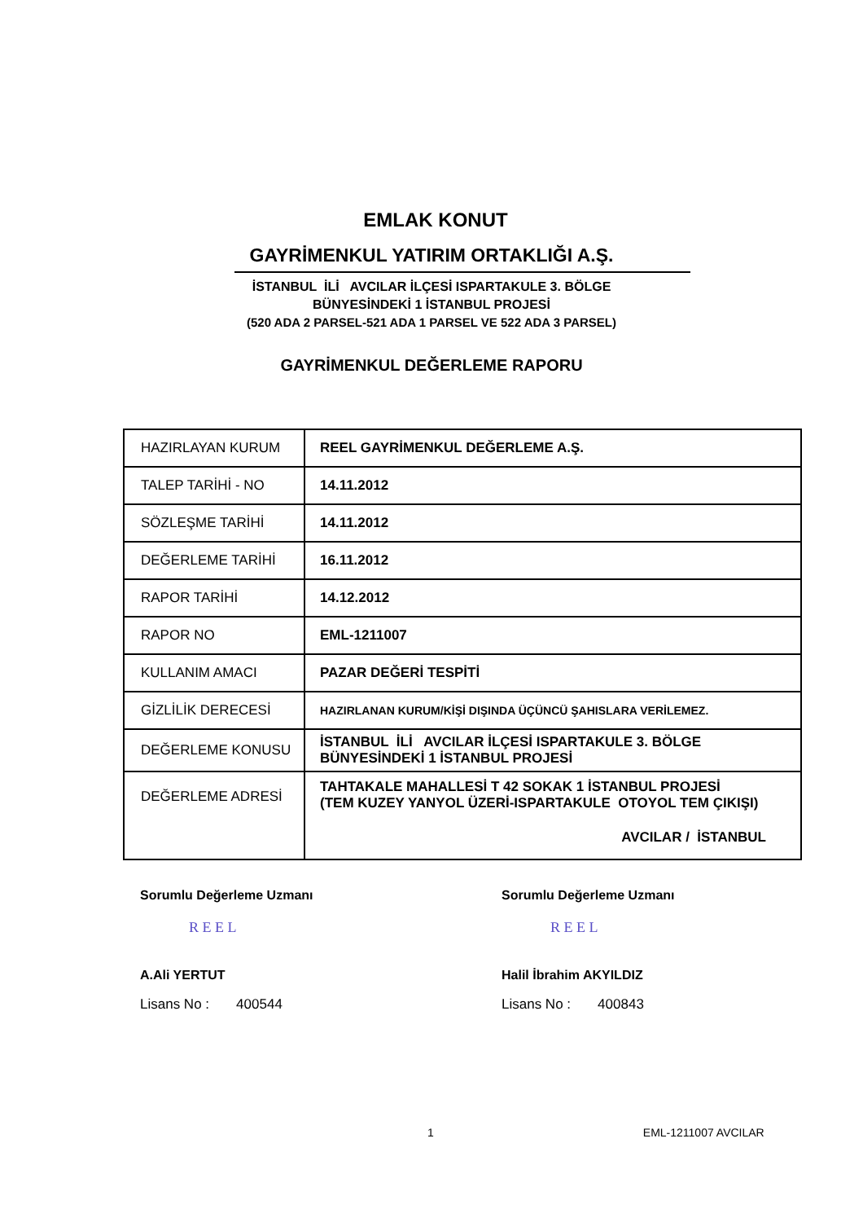EMLAK KONUT
GAYRİMENKUL YATIRIM ORTAKLIĞI A.Ş.
İSTANBUL İLİ AVCILAR İLÇESİ ISPARTAKULE 3. BÖLGE
BÜNYESİNDEKİ 1 İSTANBUL PROJESİ
(520 ADA 2 PARSEL-521 ADA 1 PARSEL VE 522 ADA 3 PARSEL)
GAYRİMENKUL DEĞERLEME RAPORU
| HAZIRLAYAN KURUM | REEL GAYRİMENKUL DEĞERLEME A.Ş. |
| TALEP TARİHİ - NO | 14.11.2012 |
| SÖZLEŞME TARİHİ | 14.11.2012 |
| DEĞERLEME TARİHİ | 16.11.2012 |
| RAPOR TARİHİ | 14.12.2012 |
| RAPOR NO | EML-1211007 |
| KULLANIM AMACI | PAZAR DEĞERİ TESPİTİ |
| GİZLİLİK DERECESİ | HAZIRLANAN KURUM/KİŞİ DIŞINDA ÜÇÜNCÜ ŞAHISLARA VERİLEMEZ. |
| DEĞERLEME KONUSU | İSTANBUL İLİ AVCILAR İLÇESİ ISPARTAKULE 3. BÖLGE BÜNYESİNDEKİ 1 İSTANBUL PROJESİ |
| DEĞERLEME ADRESİ | TAHTAKALE MAHALLESİ T 42 SOKAK 1 İSTANBUL PROJESİ (TEM KUZEY YANYOL ÜZERİ-ISPARTAKULE OTOYOL TEM ÇIKIŞI) AVCILAR / İSTANBUL |
Sorumlu Değerleme Uzmanı
R E E L
A.Ali YERTUT
Lisans No : 400544
Sorumlu Değerleme Uzmanı
R E E L
Halil İbrahim AKYILDIZ
Lisans No : 400843
1 EML-1211007 AVCILAR